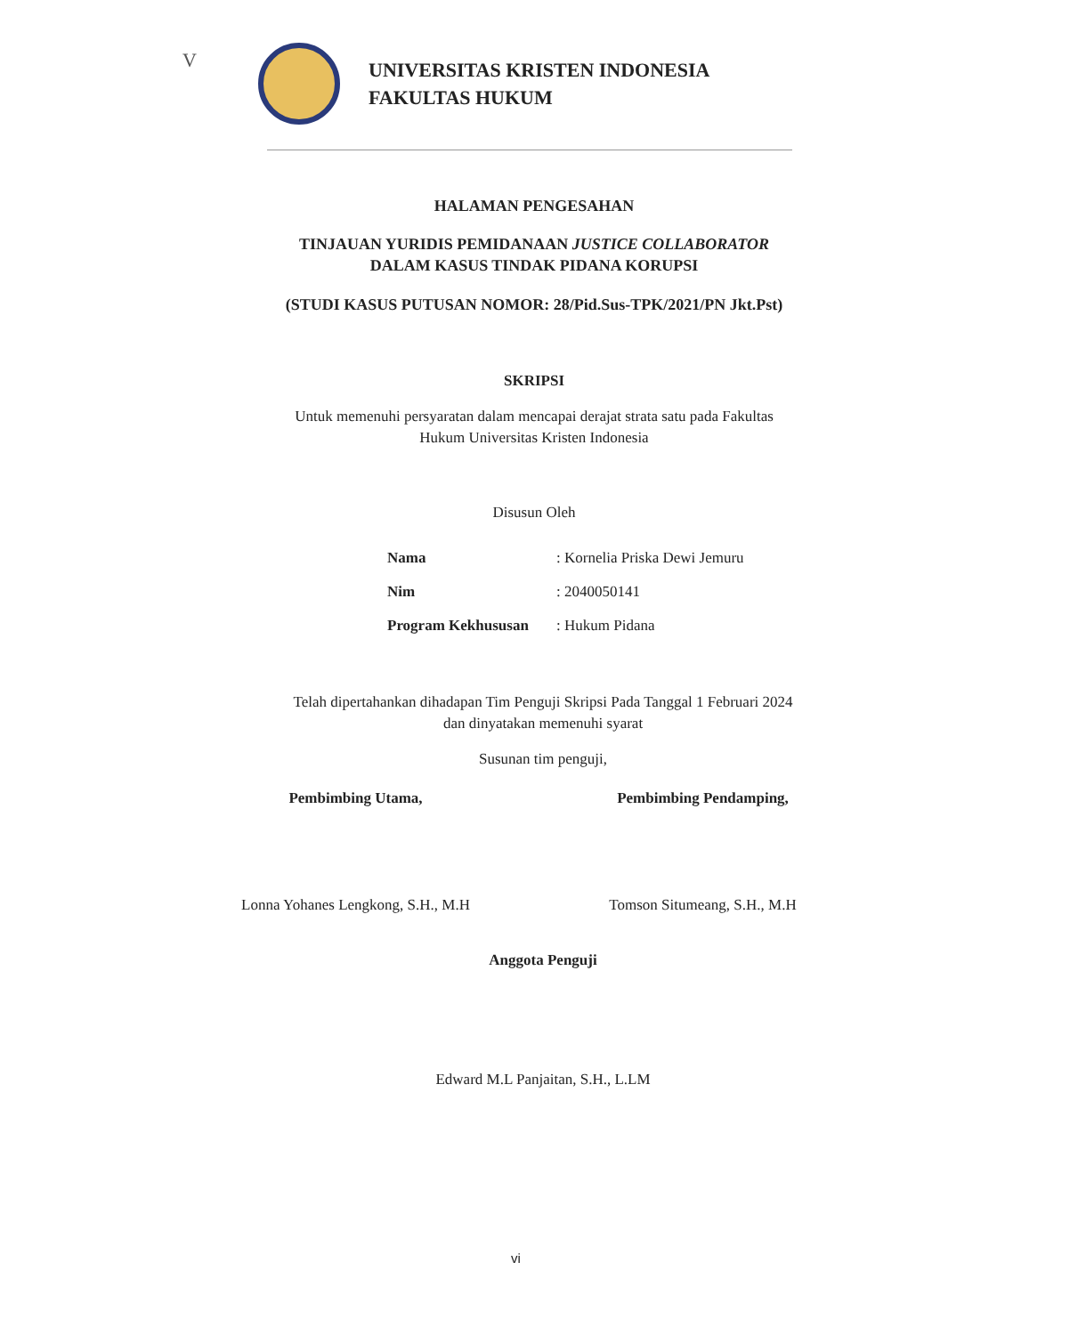V
UNIVERSITAS KRISTEN INDONESIA
FAKULTAS HUKUM
HALAMAN PENGESAHAN
TINJAUAN YURIDIS PEMIDANAAN JUSTICE COLLABORATOR
DALAM KASUS TINDAK PIDANA KORUPSI
(STUDI KASUS PUTUSAN NOMOR: 28/Pid.Sus-TPK/2021/PN Jkt.Pst)
SKRIPSI
Untuk memenuhi persyaratan dalam mencapai derajat strata satu pada Fakultas
Hukum Universitas Kristen Indonesia
Disusun Oleh
| Nama | : Kornelia Priska Dewi Jemuru |
| Nim | : 2040050141 |
| Program Kekhususan | : Hukum Pidana |
Telah dipertahankan dihadapan Tim Penguji Skripsi Pada Tanggal 1 Februari 2024
dan dinyatakan memenuhi syarat
Susunan tim penguji,
Pembimbing Utama,
Lonna Yohanes Lengkong, S.H., M.H
Pembimbing Pendamping,
Tomson Situmeang, S.H., M.H
Anggota Penguji
Edward M.L Panjaitan, S.H., L.LM
vi